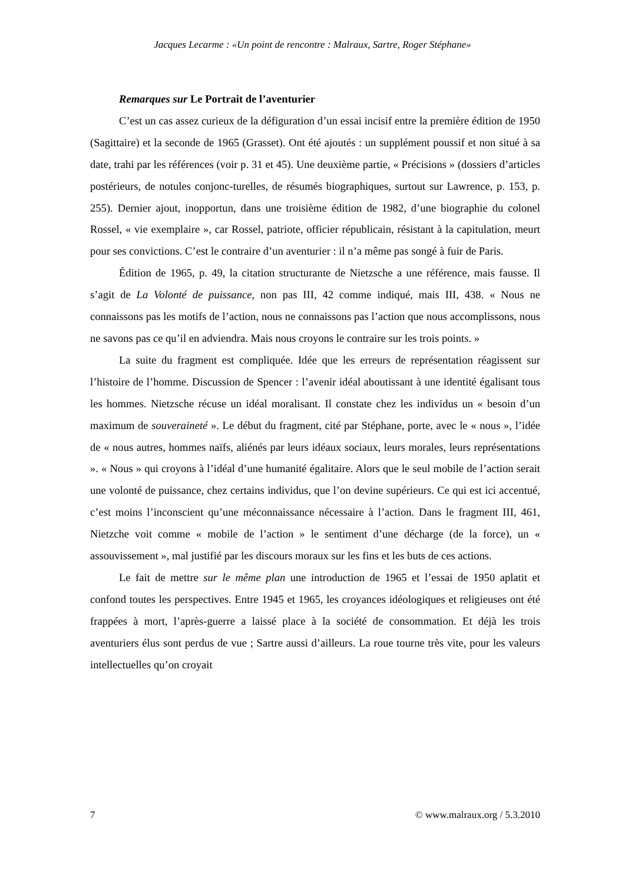Jacques Lecarme : «Un point de rencontre : Malraux, Sartre, Roger Stéphane»
Remarques sur Le Portrait de l’aventurier
C’est un cas assez curieux de la défiguration d’un essai incisif entre la première édition de 1950 (Sagittaire) et la seconde de 1965 (Grasset). Ont été ajoutés : un supplément poussif et non situé à sa date, trahi par les références (voir p. 31 et 45). Une deuxième partie, « Précisions » (dossiers d’articles postérieurs, de notules conjonc-turelles, de résumés biographiques, surtout sur Lawrence, p. 153, p. 255). Dernier ajout, inopportun, dans une troisième édition de 1982, d’une biographie du colonel Rossel, « vie exemplaire », car Rossel, patriote, officier républicain, résistant à la capitulation, meurt pour ses convictions. C’est le contraire d’un aventurier : il n’a même pas songé à fuir de Paris.
Édition de 1965, p. 49, la citation structurante de Nietzsche a une référence, mais fausse. Il s’agit de La Volonté de puissance, non pas III, 42 comme indiqué, mais III, 438. « Nous ne connaissons pas les motifs de l’action, nous ne connaissons pas l’action que nous accomplissons, nous ne savons pas ce qu’il en adviendra. Mais nous croyons le contraire sur les trois points. »
La suite du fragment est compliquée. Idée que les erreurs de représentation réagissent sur l’histoire de l’homme. Discussion de Spencer : l’avenir idéal aboutissant à une identité égalisant tous les hommes. Nietzsche récuse un idéal moralisant. Il constate chez les individus un « besoin d’un maximum de souveraineté ». Le début du fragment, cité par Stéphane, porte, avec le « nous », l’idée de « nous autres, hommes naïfs, aliénés par leurs idéaux sociaux, leurs morales, leurs représentations ». « Nous » qui croyons à l’idéal d’une humanité égalitaire. Alors que le seul mobile de l’action serait une volonté de puissance, chez certains individus, que l’on devine supérieurs. Ce qui est ici accentué, c’est moins l’inconscient qu’une méconnaissance nécessaire à l’action. Dans le fragment III, 461, Nietzche voit comme « mobile de l’action » le sentiment d’une décharge (de la force), un « assouvissement », mal justifié par les discours moraux sur les fins et les buts de ces actions.
Le fait de mettre sur le même plan une introduction de 1965 et l’essai de 1950 aplatit et confond toutes les perspectives. Entre 1945 et 1965, les croyances idéologiques et religieuses ont été frappées à mort, l’après-guerre a laissé place à la société de consommation. Et déjà les trois aventuriers élus sont perdus de vue ; Sartre aussi d’ailleurs. La roue tourne très vite, pour les valeurs intellectuelles qu’on croyait
7 © www.malraux.org / 5.3.2010